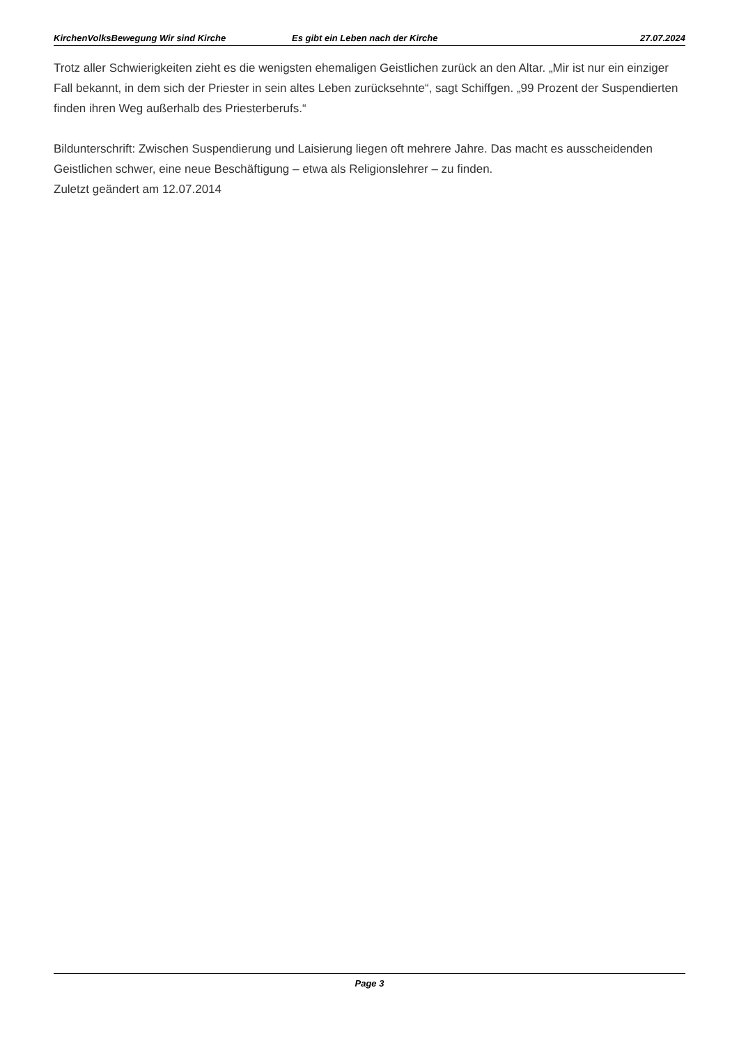KirchenVolksBewegung Wir sind Kirche Es gibt ein Leben nach der Kirche 27.07.2024
Trotz aller Schwierigkeiten zieht es die wenigsten ehemaligen Geistlichen zurück an den Altar. „Mir ist nur ein einziger Fall bekannt, in dem sich der Priester in sein altes Leben zurücksehnte“, sagt Schiffgen. „99 Prozent der Suspendierten finden ihren Weg außerhalb des Priesterberufs.“
Bildunterschrift: Zwischen Suspendierung und Laisierung liegen oft mehrere Jahre. Das macht es ausscheidenden Geistlichen schwer, eine neue Beschäftigung – etwa als Religionslehrer – zu finden.
Zuletzt geändert am 12.07.2014
Page 3